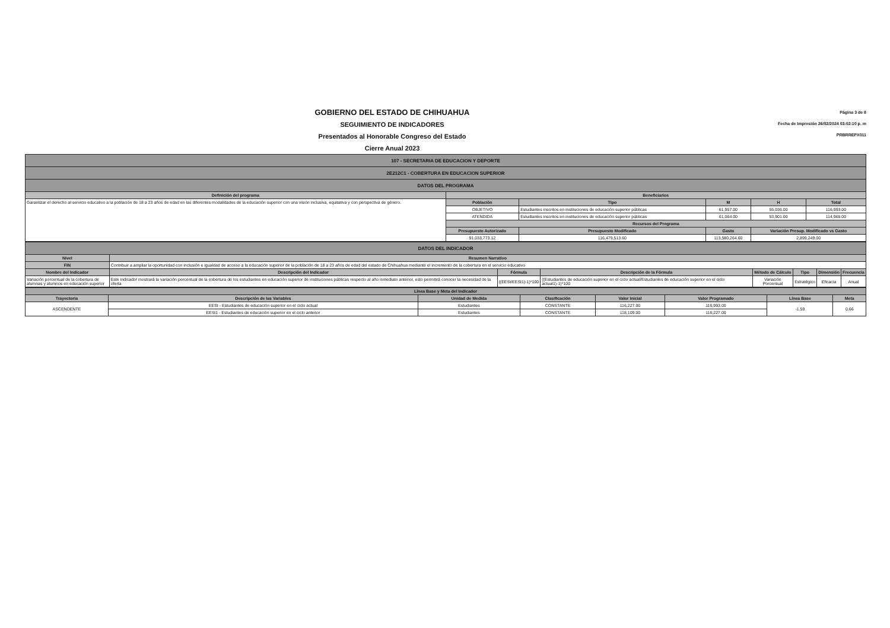GOBIERNO DEL ESTADO DE CHIHUAHUA
SEGUIMIENTO DE INDICADORES
Presentados al Honorable Congreso del Estado
Cierre Anual 2023
Página 3 de 8
Fecha de Impresión 26/02/2024 03:02:10 p. m
PRBRREPX011
| 107 - SECRETARIA DE EDUCACION Y DEPORTE | | | | | |
| 2E212C1 - COBERTURA EN EDUCACION SUPERIOR | | | | | |
| DATOS DEL PROGRAMA | | | | | |
| Definición del programa | Beneficiarios | | | | |
| Garantizar el derecho al servicio educativo a la población de 18 a 23 años de edad en las diferentes modalidades de la educación superior con una visión inclusiva, equitativa y con perspectiva de género. | Población | Tipo | M | H | Total |
| | OBJETIVO | Estudiantes inscritos en instituciones de educación superior públicas | 61,957.00 | 55,036.00 | 116,993.00 |
| | ATENDIDA | Estudiantes inscritos en instituciones de educación superior públicas | 61,064.00 | 53,901.00 | 114,965.00 |
| | Recursos del Programa | | | | |
| | Presupuesto Autorizado | Presupuesto Modificado | Gasto | Variación Presup. Modificado vs Gasto | |
| | 91,033,773.12 | 116,479,513.60 | 113,580,264.60 | 2,899,249.00 | |
| DATOS DEL INDICADOR | | | | | | | |
| Nivel | Resumen Narrativo | | | | | | |
| FIN | Contribuir a ampliar la oportunidad con inclusión e igualdad de acceso a la educación superior de la población de 18 a 23 años de edad del estado de Chihuahua mediante el incremento de la cobertura en el servicio educativo | | | | | | |
| Nombre del Indicador | Descripción del Indicador | Fórmula | Descripción de la Fórmula | Método de Cálculo | Tipo | Dimensión | Frecuencia |
| Variación porcentual de la cobertura de alumnas y alumnos en educación superior | Este indicador mostrará la variación porcentual de la cobertura de los estudiantes en educación superior de instituciones públicas respecto al año inmediato anterior, esto permitirá conocer la necesidad de la oferta | ((EESt/EESt1)-1)*100 | ((Estudiantes de educación superior en el ciclo actual/Estudiantes de educación superior en el ciclo actual1)-1)*100 | Variación Porcentual | Estratégico | Eficacia | Anual |
| Línea Base y Meta del Indicador | | | | | | | |
| --- | --- | --- | --- | --- | --- | --- | --- |
| Trayectoria | Descripción de las Variables | Unidad de Medida | Clasificación | Valor Inicial | Valor Programado | Línea Base | Meta |
| ASCENDENTE | EESt - Estudiantes de educación superior en el ciclo actual | Estudiantes | CONSTANTE | 116,227.00 | 116,993.00 | -1.59 | 0.66 |
| | EESt1 - Estudiantes de educación superior en el ciclo anterior | Estudiantes | CONSTANTE | 118,109.00 | 116,227.00 | | |